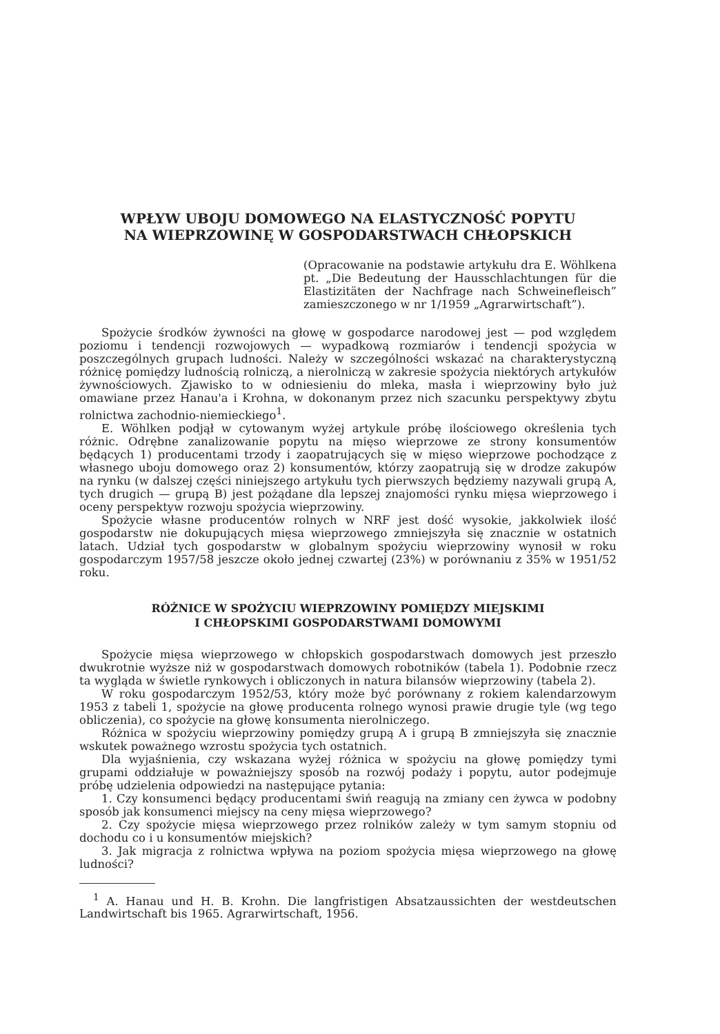WPŁYW UBOJU DOMOWEGO NA ELASTYCZNOŚĆ POPYTU
NA WIEPRZOWINĘ W GOSPODARSTWACH CHŁOPSKICH
(Opracowanie na podstawie artykułu dra E. Wöhlkena pt. „Die Bedeutung der Hausschlachtungen für die Elastizitäten der Nachfrage nach Schweinefleisch” zamieszczonego w nr 1/1959 „Agrarwirtschaft”).
Spożycie środków żywności na głowę w gospodarce narodowej jest — pod względem poziomu i tendencji rozwojowych — wypadkową rozmiarów i tendencji spożycia w poszczególnych grupach ludności. Należy w szczególności wskazać na charakterystyczną różnicę pomiędzy ludnością rolniczą, a nierolniczą w zakresie spożycia niektórych artykułów żywnościowych. Zjawisko to w odniesieniu do mleka, masła i wieprzowiny było już omawiane przez Hanau'a i Krohna, w dokonanym przez nich szacunku perspektywy zbytu rolnictwa zachodnio-niemieckiego<sup>1</sup>.
E. Wöhlken podjął w cytowanym wyżej artykule próbę ilościowego określenia tych różnic. Odrębne zanalizowanie popytu na mięso wieprzowe ze strony konsumentów będących 1) producentami trzody i zaopatrujących się w mięso wieprzowe pochodzące z własnego uboju domowego oraz 2) konsumentów, którzy zaopatrują się w drodze zakupów na rynku (w dalszej części niniejszego artykułu tych pierwszych będziemy nazywali grupą A, tych drugich — grupą B) jest pożądane dla lepszej znajomości rynku mięsa wieprzowego i oceny perspektyw rozwoju spożycia wieprzowiny.
Spożycie własne producentów rolnych w NRF jest dość wysokie, jakkolwiek ilość gospodarstw nie dokupujących mięsa wieprzowego zmniejszyła się znacznie w ostatnich latach. Udział tych gospodarstw w globalnym spożyciu wieprzowiny wynosił w roku gospodarczym 1957/58 jeszcze około jednej czwartej (23%) w porównaniu z 35% w 1951/52 roku.
RÓŻNICE W SPOŻYCIU WIEPRZOWINY POMIĘDZY MIEJSKIMI
I CHŁOPSKIMI GOSPODARSTWAMI DOMOWYMI
Spożycie mięsa wieprzowego w chłopskich gospodarstwach domowych jest przeszło dwukrotnie wyższe niż w gospodarstwach domowych robotników (tabela 1). Podobnie rzecz ta wygląda w świetle rynkowych i obliczonych in natura bilansów wieprzowiny (tabela 2).
W roku gospodarczym 1952/53, który może być porównany z rokiem kalendarzowym 1953 z tabeli 1, spożycie na głowę producenta rolnego wynosi prawie drugie tyle (wg tego obliczenia), co spożycie na głowę konsumenta nierolniczego.
Różnica w spożyciu wieprzowiny pomiędzy grupą A i grupą B zmniejszyła się znacznie wskutek poważnego wzrostu spożycia tych ostatnich.
Dla wyjaśnienia, czy wskazana wyżej różnica w spożyciu na głowę pomiędzy tymi grupami oddziałuje w poważniejszy sposób na rozwój podaży i popytu, autor podejmuje próbę udzielenia odpowiedzi na następujące pytania:
1. Czy konsumenci będący producentami świń reagują na zmiany cen żywca w podobny sposób jak konsumenci miejscy na ceny mięsa wieprzowego?
2. Czy spożycie mięsa wieprzowego przez rolników zależy w tym samym stopniu od dochodu co i u konsumentów miejskich?
3. Jak migracja z rolnictwa wpływa na poziom spożycia mięsa wieprzowego na głowę ludności?
<sup>1</sup> A. Hanau und H. B. Krohn. Die langfristigen Absatzaussichten der westdeutschen Landwirtschaft bis 1965. Agrarwirtschaft, 1956.